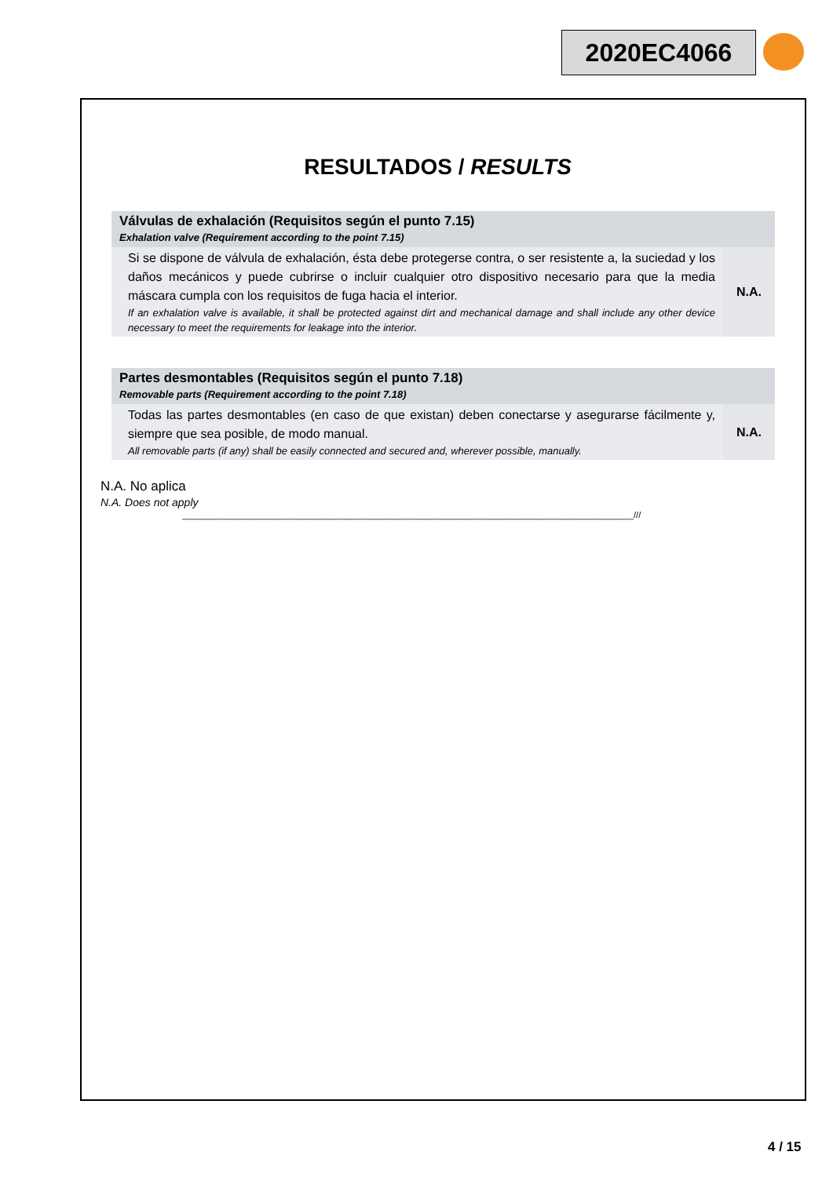2020EC4066
RESULTADOS / RESULTS
| Válvulas de exhalación (Requisitos según el punto 7.15) Exhalation valve (Requirement according to the point 7.15) | |
| --- | --- |
| Si se dispone de válvula de exhalación, ésta debe protegerse contra, o ser resistente a, la suciedad y los daños mecánicos y puede cubrirse o incluir cualquier otro dispositivo necesario para que la media máscara cumpla con los requisitos de fuga hacia el interior. If an exhalation valve is available, it shall be protected against dirt and mechanical damage and shall include any other device necessary to meet the requirements for leakage into the interior. | N.A. |
| Partes desmontables (Requisitos según el punto 7.18) Removable parts (Requirement according to the point 7.18) | |
| --- | --- |
| Todas las partes desmontables (en caso de que existan) deben conectarse y asegurarse fácilmente y, siempre que sea posible, de modo manual. All removable parts (if any) shall be easily connected and secured and, wherever possible, manually. | N.A. |
N.A. No aplica
N.A. Does not apply
______________________________________________________________________________________________///
4 / 15